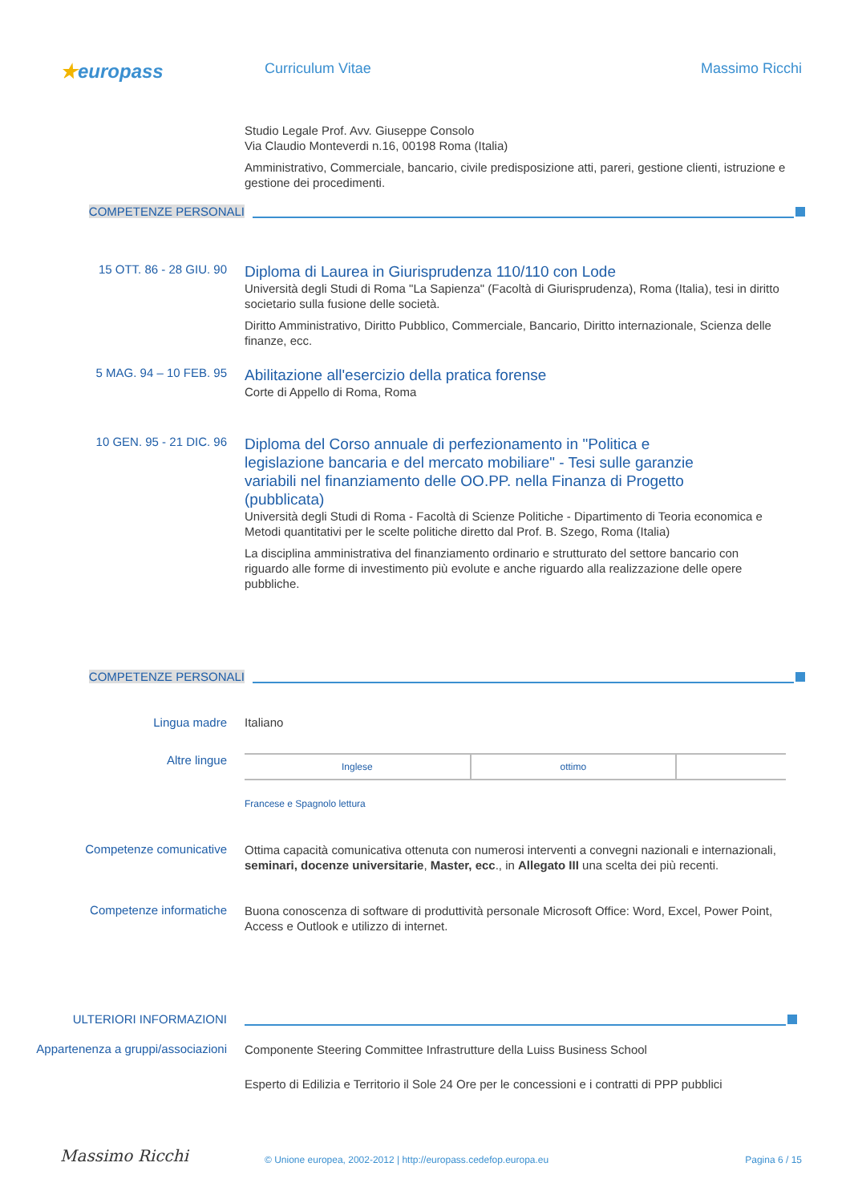★europass
Curriculum Vitae Massimo Ricchi
Studio Legale Prof. Avv. Giuseppe Consolo
Via Claudio Monteverdi n.16, 00198 Roma (Italia)
Amministrativo, Commerciale, bancario, civile predisposizione atti, pareri, gestione clienti, istruzione e gestione dei procedimenti.
COMPETENZE PERSONALI
15 OTT. 86 - 28 GIU. 90
Diploma di Laurea in Giurisprudenza 110/110 con Lode
Università degli Studi di Roma "La Sapienza" (Facoltà di Giurisprudenza), Roma (Italia), tesi in diritto societario sulla fusione delle società.
Diritto Amministrativo, Diritto Pubblico, Commerciale, Bancario, Diritto internazionale, Scienza delle finanze, ecc.
5 MAG. 94 – 10 FEB. 95
Abilitazione all'esercizio della pratica forense
Corte di Appello di Roma, Roma
10 GEN. 95 - 21 DIC. 96
Diploma del Corso annuale di perfezionamento in "Politica e legislazione bancaria e del mercato mobiliare" - Tesi sulle garanzie variabili nel finanziamento delle OO.PP. nella Finanza di Progetto (pubblicata)
Università degli Studi di Roma - Facoltà di Scienze Politiche - Dipartimento di Teoria economica e Metodi quantitativi per le scelte politiche diretto dal Prof. B. Szego, Roma (Italia)
La disciplina amministrativa del finanziamento ordinario e strutturato del settore bancario con riguardo alle forme di investimento più evolute e anche riguardo alla realizzazione delle opere pubbliche.
COMPETENZE PERSONALI
Lingua madre Italiano
Altre lingue
| Inglese | ottimo | |
Francese e Spagnolo lettura
Competenze comunicative
Ottima capacità comunicativa ottenuta con numerosi interventi a convegni nazionali e internazionali, seminari, docenze universitarie, Master, ecc., in Allegato III una scelta dei più recenti.
Competenze informatiche
Buona conoscenza di software di produttività personale Microsoft Office: Word, Excel, Power Point, Access e Outlook e utilizzo di internet.
ULTERIORI INFORMAZIONI
Appartenenza a gruppi/associazioni
Componente Steering Committee Infrastrutture della Luiss Business School
Esperto di Edilizia e Territorio il Sole 24 Ore per le concessioni e i contratti di PPP pubblici
Massimo Ricchi
© Unione europea, 2002-2012 | http://europass.cedefop.europa.eu
Pagina 6 / 15